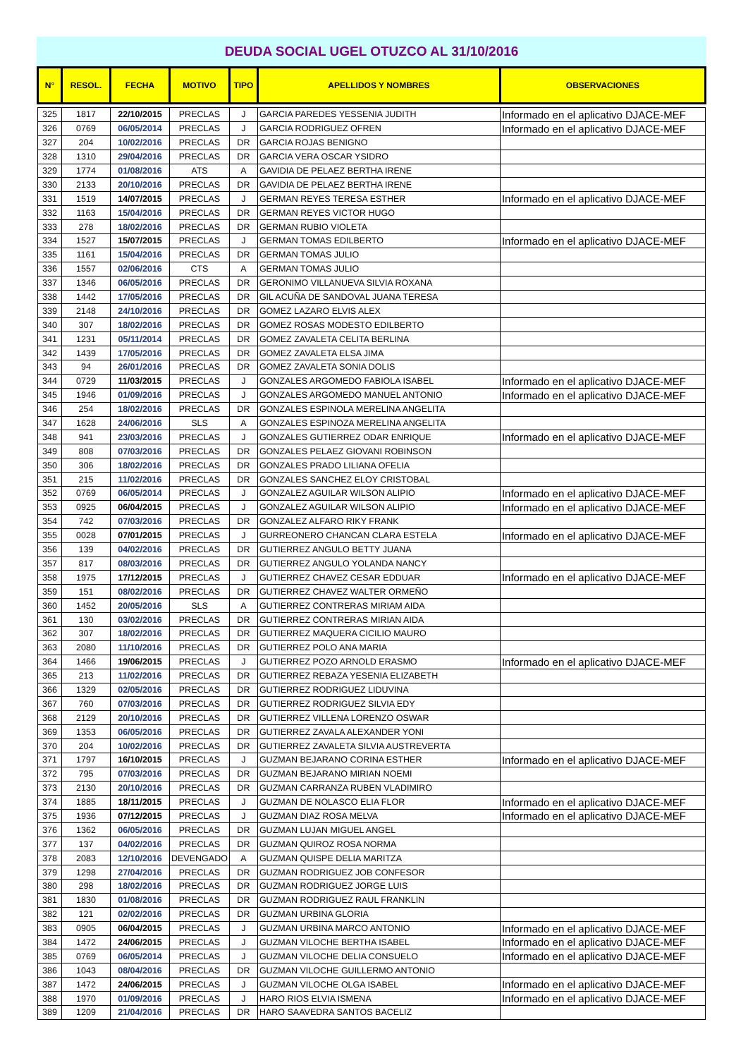DEUDA SOCIAL UGEL OTUZCO AL 31/10/2016
| N° | RESOL. | FECHA | MOTIVO | TIPO | APELLIDOS Y NOMBRES | OBSERVACIONES |
| --- | --- | --- | --- | --- | --- | --- |
| 325 | 1817 | 22/10/2015 | PRECLAS | J | GARCIA PAREDES YESSENIA JUDITH | Informado en el aplicativo DJACE-MEF |
| 326 | 0769 | 06/05/2014 | PRECLAS | J | GARCIA RODRIGUEZ OFREN | Informado en el aplicativo DJACE-MEF |
| 327 | 204 | 10/02/2016 | PRECLAS | DR | GARCIA ROJAS BENIGNO | |
| 328 | 1310 | 29/04/2016 | PRECLAS | DR | GARCIA VERA OSCAR YSIDRO | |
| 329 | 1774 | 01/08/2016 | ATS | A | GAVIDIA DE PELAEZ BERTHA IRENE | |
| 330 | 2133 | 20/10/2016 | PRECLAS | DR | GAVIDIA DE PELAEZ BERTHA IRENE | |
| 331 | 1519 | 14/07/2015 | PRECLAS | J | GERMAN REYES TERESA ESTHER | Informado en el aplicativo DJACE-MEF |
| 332 | 1163 | 15/04/2016 | PRECLAS | DR | GERMAN REYES VICTOR HUGO | |
| 333 | 278 | 18/02/2016 | PRECLAS | DR | GERMAN RUBIO VIOLETA | |
| 334 | 1527 | 15/07/2015 | PRECLAS | J | GERMAN TOMAS EDILBERTO | Informado en el aplicativo DJACE-MEF |
| 335 | 1161 | 15/04/2016 | PRECLAS | DR | GERMAN TOMAS JULIO | |
| 336 | 1557 | 02/06/2016 | CTS | A | GERMAN TOMAS JULIO | |
| 337 | 1346 | 06/05/2016 | PRECLAS | DR | GERONIMO VILLANUEVA SILVIA ROXANA | |
| 338 | 1442 | 17/05/2016 | PRECLAS | DR | GIL ACUÑA DE SANDOVAL JUANA TERESA | |
| 339 | 2148 | 24/10/2016 | PRECLAS | DR | GOMEZ LAZARO ELVIS ALEX | |
| 340 | 307 | 18/02/2016 | PRECLAS | DR | GOMEZ ROSAS MODESTO EDILBERTO | |
| 341 | 1231 | 05/11/2014 | PRECLAS | DR | GOMEZ ZAVALETA CELITA BERLINA | |
| 342 | 1439 | 17/05/2016 | PRECLAS | DR | GOMEZ ZAVALETA ELSA JIMA | |
| 343 | 94 | 26/01/2016 | PRECLAS | DR | GOMEZ ZAVALETA SONIA DOLIS | |
| 344 | 0729 | 11/03/2015 | PRECLAS | J | GONZALES ARGOMEDO FABIOLA ISABEL | Informado en el aplicativo DJACE-MEF |
| 345 | 1946 | 01/09/2016 | PRECLAS | J | GONZALES ARGOMEDO MANUEL ANTONIO | Informado en el aplicativo DJACE-MEF |
| 346 | 254 | 18/02/2016 | PRECLAS | DR | GONZALES ESPINOLA MERELINA ANGELITA | |
| 347 | 1628 | 24/06/2016 | SLS | A | GONZALES ESPINOZA MERELINA ANGELITA | |
| 348 | 941 | 23/03/2016 | PRECLAS | J | GONZALES GUTIERREZ ODAR ENRIQUE | Informado en el aplicativo DJACE-MEF |
| 349 | 808 | 07/03/2016 | PRECLAS | DR | GONZALES PELAEZ GIOVANI ROBINSON | |
| 350 | 306 | 18/02/2016 | PRECLAS | DR | GONZALES PRADO LILIANA OFELIA | |
| 351 | 215 | 11/02/2016 | PRECLAS | DR | GONZALES SANCHEZ ELOY CRISTOBAL | |
| 352 | 0769 | 06/05/2014 | PRECLAS | J | GONZALEZ AGUILAR WILSON ALIPIO | Informado en el aplicativo DJACE-MEF |
| 353 | 0925 | 06/04/2015 | PRECLAS | J | GONZALEZ AGUILAR WILSON ALIPIO | Informado en el aplicativo DJACE-MEF |
| 354 | 742 | 07/03/2016 | PRECLAS | DR | GONZALEZ ALFARO RIKY FRANK | |
| 355 | 0028 | 07/01/2015 | PRECLAS | J | GURREONERO CHANCAN CLARA ESTELA | Informado en el aplicativo DJACE-MEF |
| 356 | 139 | 04/02/2016 | PRECLAS | DR | GUTIERREZ ANGULO BETTY JUANA | |
| 357 | 817 | 08/03/2016 | PRECLAS | DR | GUTIERREZ ANGULO YOLANDA NANCY | |
| 358 | 1975 | 17/12/2015 | PRECLAS | J | GUTIERREZ CHAVEZ CESAR EDDUAR | Informado en el aplicativo DJACE-MEF |
| 359 | 151 | 08/02/2016 | PRECLAS | DR | GUTIERREZ CHAVEZ WALTER ORMEÑO | |
| 360 | 1452 | 20/05/2016 | SLS | A | GUTIERREZ CONTRERAS MIRIAM AIDA | |
| 361 | 130 | 03/02/2016 | PRECLAS | DR | GUTIERREZ CONTRERAS MIRIAN AIDA | |
| 362 | 307 | 18/02/2016 | PRECLAS | DR | GUTIERREZ MAQUERA CICILIO MAURO | |
| 363 | 2080 | 11/10/2016 | PRECLAS | DR | GUTIERREZ POLO ANA MARIA | |
| 364 | 1466 | 19/06/2015 | PRECLAS | J | GUTIERREZ POZO ARNOLD ERASMO | Informado en el aplicativo DJACE-MEF |
| 365 | 213 | 11/02/2016 | PRECLAS | DR | GUTIERREZ REBAZA YESENIA ELIZABETH | |
| 366 | 1329 | 02/05/2016 | PRECLAS | DR | GUTIERREZ RODRIGUEZ LIDUVINA | |
| 367 | 760 | 07/03/2016 | PRECLAS | DR | GUTIERREZ RODRIGUEZ SILVIA EDY | |
| 368 | 2129 | 20/10/2016 | PRECLAS | DR | GUTIERREZ VILLENA LORENZO OSWAR | |
| 369 | 1353 | 06/05/2016 | PRECLAS | DR | GUTIERREZ ZAVALA ALEXANDER YONI | |
| 370 | 204 | 10/02/2016 | PRECLAS | DR | GUTIERREZ ZAVALETA SILVIA AUSTREVERTA | |
| 371 | 1797 | 16/10/2015 | PRECLAS | J | GUZMAN BEJARANO CORINA ESTHER | Informado en el aplicativo DJACE-MEF |
| 372 | 795 | 07/03/2016 | PRECLAS | DR | GUZMAN BEJARANO MIRIAN NOEMI | |
| 373 | 2130 | 20/10/2016 | PRECLAS | DR | GUZMAN CARRANZA RUBEN VLADIMIRO | |
| 374 | 1885 | 18/11/2015 | PRECLAS | J | GUZMAN DE NOLASCO ELIA FLOR | Informado en el aplicativo DJACE-MEF |
| 375 | 1936 | 07/12/2015 | PRECLAS | J | GUZMAN DIAZ ROSA MELVA | Informado en el aplicativo DJACE-MEF |
| 376 | 1362 | 06/05/2016 | PRECLAS | DR | GUZMAN LUJAN MIGUEL ANGEL | |
| 377 | 137 | 04/02/2016 | PRECLAS | DR | GUZMAN QUIROZ ROSA NORMA | |
| 378 | 2083 | 12/10/2016 | DEVENGADO | A | GUZMAN QUISPE DELIA MARITZA | |
| 379 | 1298 | 27/04/2016 | PRECLAS | DR | GUZMAN RODRIGUEZ JOB CONFESOR | |
| 380 | 298 | 18/02/2016 | PRECLAS | DR | GUZMAN RODRIGUEZ JORGE LUIS | |
| 381 | 1830 | 01/08/2016 | PRECLAS | DR | GUZMAN RODRIGUEZ RAUL FRANKLIN | |
| 382 | 121 | 02/02/2016 | PRECLAS | DR | GUZMAN URBINA GLORIA | |
| 383 | 0905 | 06/04/2015 | PRECLAS | J | GUZMAN URBINA MARCO ANTONIO | Informado en el aplicativo DJACE-MEF |
| 384 | 1472 | 24/06/2015 | PRECLAS | J | GUZMAN VILOCHE BERTHA ISABEL | Informado en el aplicativo DJACE-MEF |
| 385 | 0769 | 06/05/2014 | PRECLAS | J | GUZMAN VILOCHE DELIA CONSUELO | Informado en el aplicativo DJACE-MEF |
| 386 | 1043 | 08/04/2016 | PRECLAS | DR | GUZMAN VILOCHE GUILLERMO ANTONIO | |
| 387 | 1472 | 24/06/2015 | PRECLAS | J | GUZMAN VILOCHE OLGA ISABEL | Informado en el aplicativo DJACE-MEF |
| 388 | 1970 | 01/09/2016 | PRECLAS | J | HARO RIOS ELVIA ISMENA | Informado en el aplicativo DJACE-MEF |
| 389 | 1209 | 21/04/2016 | PRECLAS | DR | HARO SAAVEDRA SANTOS BACELIZ | |